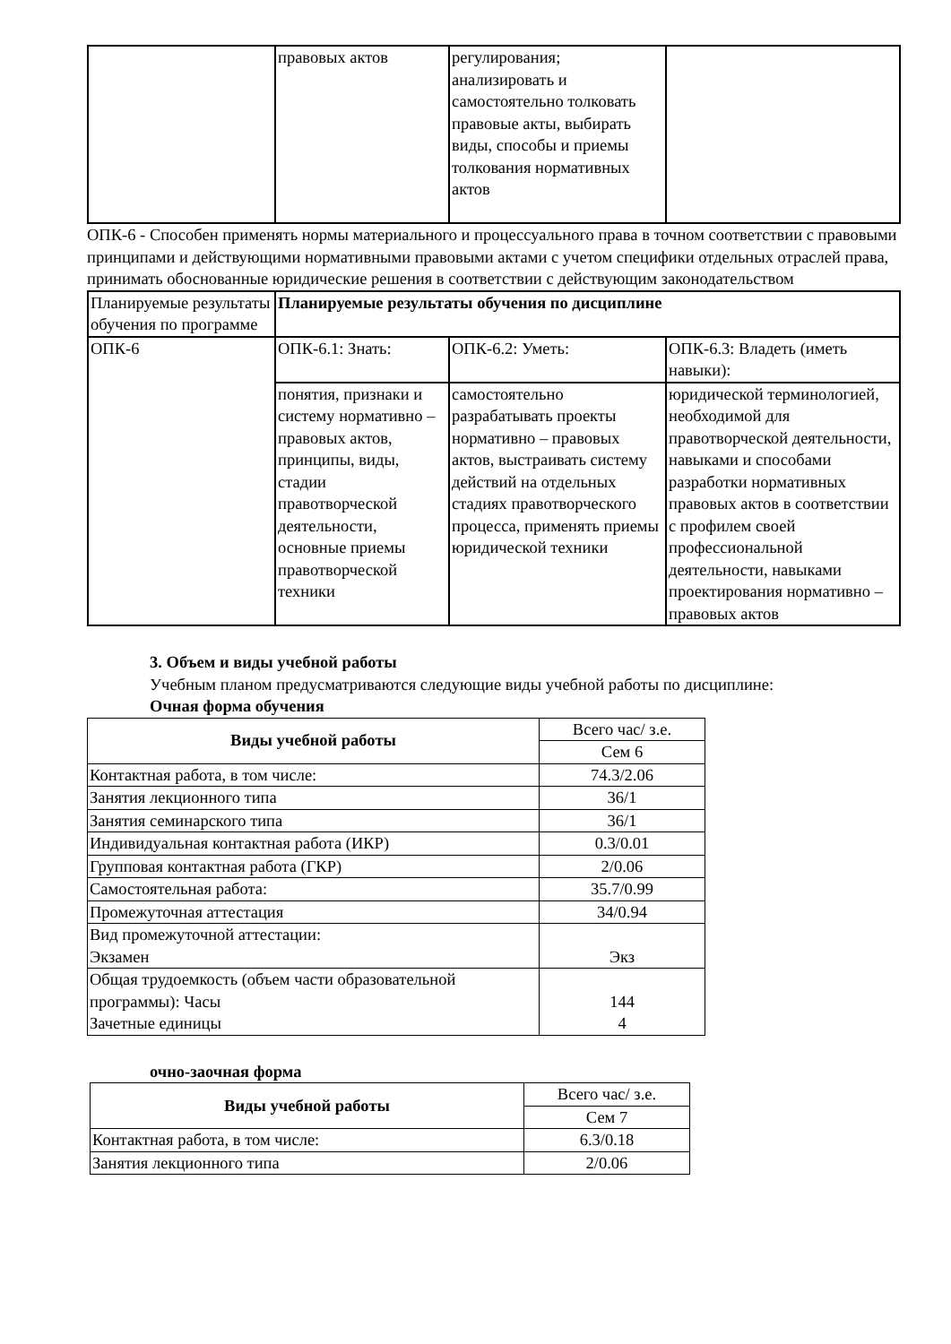| | правовых актов | регулирования; анализировать и самостоятельно толковать правовые акты, выбирать виды, способы и приемы толкования нормативных актов | |
ОПК-6 - Способен применять нормы материального и процессуального права в точном соответствии с правовыми принципами и действующими нормативными правовыми актами с учетом специфики отдельных отраслей права, принимать обоснованные юридические решения в соответствии с действующим законодательством
| Планируемые результаты обучения по программе | Планируемые результаты обучения по дисциплине | | |
| ОПК-6 | ОПК-6.1: Знать: | ОПК-6.2: Уметь: | ОПК-6.3: Владеть (иметь навыки): |
| | понятия, признаки и систему нормативно – правовых актов, принципы, виды, стадии правотворческой деятельности, основные приемы правотворческой техники | самостоятельно разрабатывать проекты нормативно – правовых актов, выстраивать систему действий на отдельных стадиях правотворческого процесса, применять приемы юридической техники | юридической терминологией, необходимой для правотворческой деятельности, навыками и способами разработки нормативных правовых актов в соответствии с профилем своей профессиональной деятельности, навыками проектирования нормативно – правовых актов |
3. Объем и виды учебной работы
Учебным планом предусматриваются следующие виды учебной работы по дисциплине:
Очная форма обучения
| Виды учебной работы | Всего час/ з.е. |
| | Сем 6 |
| Контактная работа, в том числе: | 74.3/2.06 |
| Занятия лекционного типа | 36/1 |
| Занятия семинарского типа | 36/1 |
| Индивидуальная контактная работа (ИКР) | 0.3/0.01 |
| Групповая контактная работа (ГКР) | 2/0.06 |
| Самостоятельная работа: | 35.7/0.99 |
| Промежуточная аттестация | 34/0.94 |
| Вид промежуточной аттестации: Экзамен | Экз |
| Общая трудоемкость (объем части образовательной программы): Часы Зачетные единицы | 144 4 |
очно-заочная форма
| Виды учебной работы | Всего час/ з.е. |
| | Сем 7 |
| Контактная работа, в том числе: | 6.3/0.18 |
| Занятия лекционного типа | 2/0.06 |